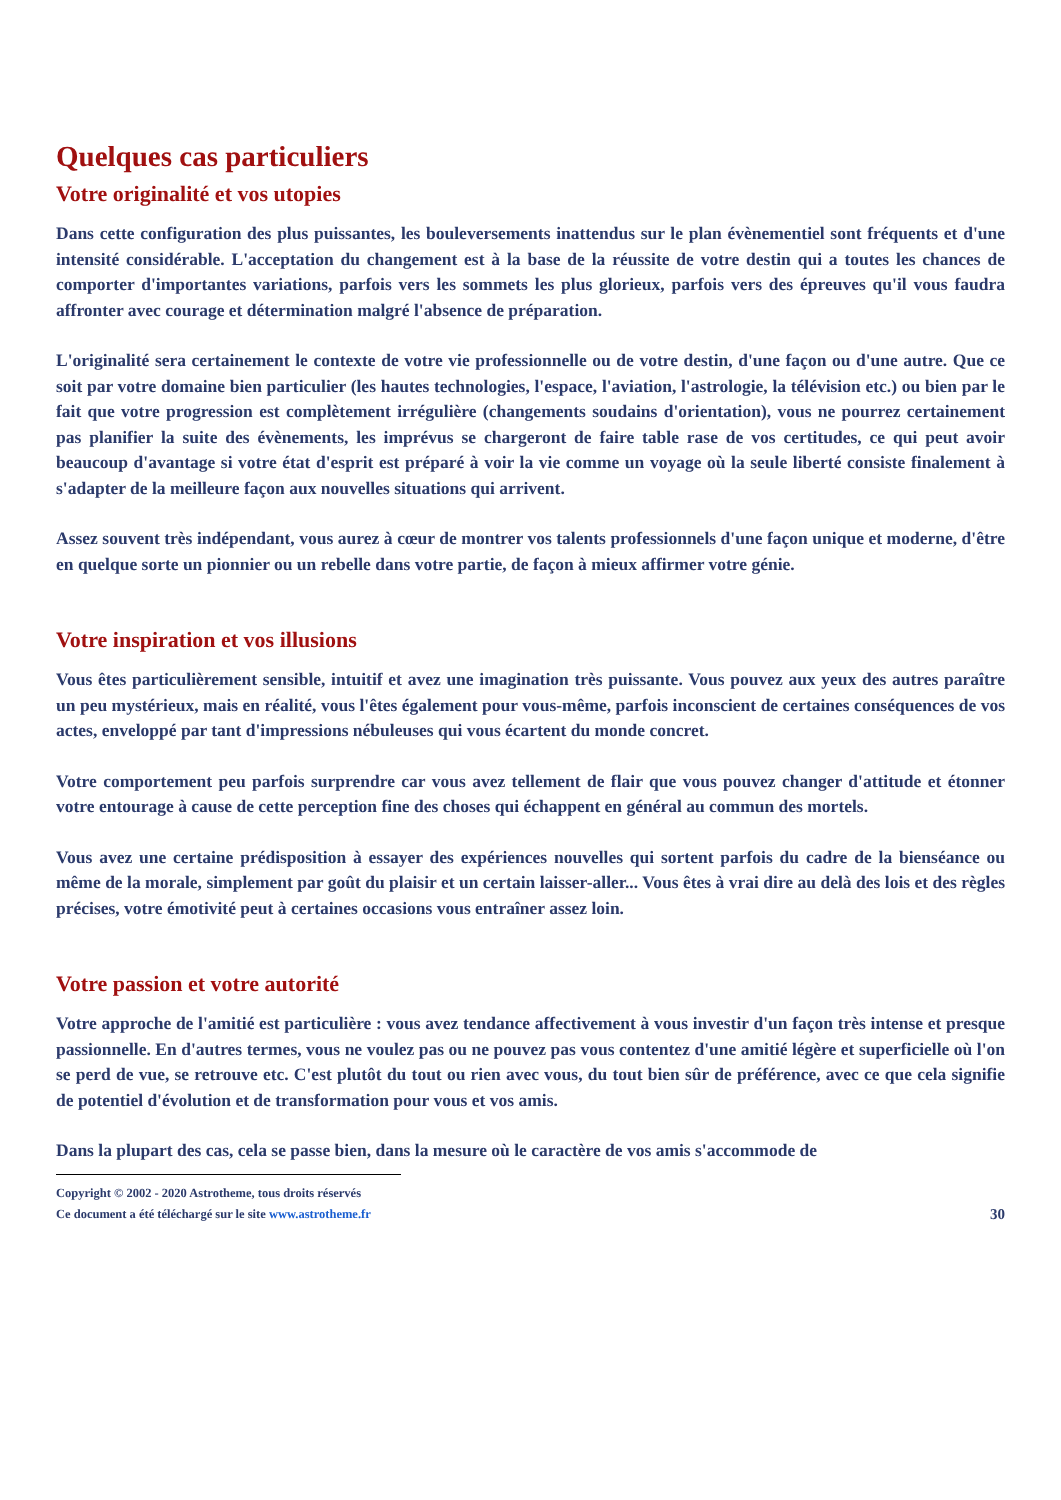Quelques cas particuliers
Votre originalité et vos utopies
Dans cette configuration des plus puissantes, les bouleversements inattendus sur le plan évènementiel sont fréquents et d'une intensité considérable. L'acceptation du changement est à la base de la réussite de votre destin qui a toutes les chances de comporter d'importantes variations, parfois vers les sommets les plus glorieux, parfois vers des épreuves qu'il vous faudra affronter avec courage et détermination malgré l'absence de préparation.
L'originalité sera certainement le contexte de votre vie professionnelle ou de votre destin, d'une façon ou d'une autre. Que ce soit par votre domaine bien particulier (les hautes technologies, l'espace, l'aviation, l'astrologie, la télévision etc.) ou bien par le fait que votre progression est complètement irrégulière (changements soudains d'orientation), vous ne pourrez certainement pas planifier la suite des évènements, les imprévus se chargeront de faire table rase de vos certitudes, ce qui peut avoir beaucoup d'avantage si votre état d'esprit est préparé à voir la vie comme un voyage où la seule liberté consiste finalement à s'adapter de la meilleure façon aux nouvelles situations qui arrivent.
Assez souvent très indépendant, vous aurez à cœur de montrer vos talents professionnels d'une façon unique et moderne, d'être en quelque sorte un pionnier ou un rebelle dans votre partie, de façon à mieux affirmer votre génie.
Votre inspiration et vos illusions
Vous êtes particulièrement sensible, intuitif et avez une imagination très puissante. Vous pouvez aux yeux des autres paraître un peu mystérieux, mais en réalité, vous l'êtes également pour vous-même, parfois inconscient de certaines conséquences de vos actes, enveloppé par tant d'impressions nébuleuses qui vous écartent du monde concret.
Votre comportement peu parfois surprendre car vous avez tellement de flair que vous pouvez changer d'attitude et étonner votre entourage à cause de cette perception fine des choses qui échappent en général au commun des mortels.
Vous avez une certaine prédisposition à essayer des expériences nouvelles qui sortent parfois du cadre de la bienséance ou même de la morale, simplement par goût du plaisir et un certain laisser-aller... Vous êtes à vrai dire au delà des lois et des règles précises, votre émotivité peut à certaines occasions vous entraîner assez loin.
Votre passion et votre autorité
Votre approche de l'amitié est particulière : vous avez tendance affectivement à vous investir d'un façon très intense et presque passionnelle. En d'autres termes, vous ne voulez pas ou ne pouvez pas vous contentez d'une amitié légère et superficielle où l'on se perd de vue, se retrouve etc. C'est plutôt du tout ou rien avec vous, du tout bien sûr de préférence, avec ce que cela signifie de potentiel d'évolution et de transformation pour vous et vos amis.
Dans la plupart des cas, cela se passe bien, dans la mesure où le caractère de vos amis s'accommode de
Copyright © 2002 - 2020 Astrotheme, tous droits réservés
Ce document a été téléchargé sur le site www.astrotheme.fr
30